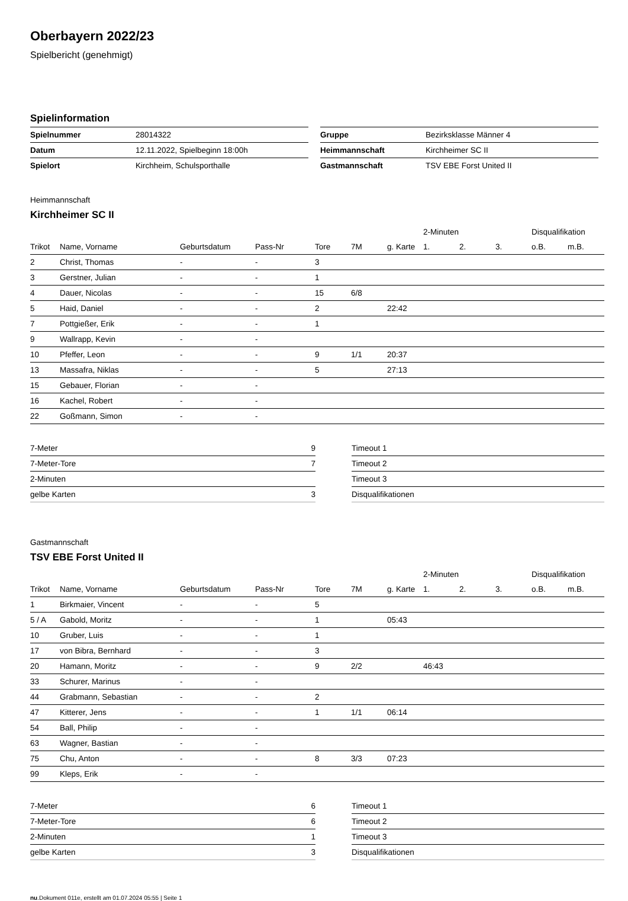Oberbayern 2022/23
Spielbericht (genehmigt)
Spielinformation
| Spielnummer | 28014322 |
| Datum | 12.11.2022, Spielbeginn 18:00h |
| Spielort | Kirchheim, Schulsporthalle |
| Gruppe | Bezirksklasse Männer 4 |
| Heimmannschaft | Kirchheimer SC II |
| Gastmannschaft | TSV EBE Forst United II |
Heimmannschaft
Kirchheimer SC II
| | | | | | | | 2-Minuten | | | Disqualifikation | |
| --- | --- | --- | --- | --- | --- | --- | --- | --- | --- | --- | --- |
| Trikot | Name, Vorname | Geburtsdatum | Pass-Nr | Tore | 7M | g. Karte | 1. | 2. | 3. | o.B. | m.B. |
| 2 | Christ, Thomas | - | - | 3 | | | | | | | |
| 3 | Gerstner, Julian | - | - | 1 | | | | | | | |
| 4 | Dauer, Nicolas | - | - | 15 | 6/8 | | | | | | |
| 5 | Haid, Daniel | - | - | 2 | | 22:42 | | | | | |
| 7 | Pottgießer, Erik | - | - | 1 | | | | | | | |
| 9 | Wallrapp, Kevin | - | - | | | | | | | | |
| 10 | Pfeffer, Leon | - | - | 9 | 1/1 | 20:37 | | | | | |
| 13 | Massafra, Niklas | - | - | 5 | | 27:13 | | | | | |
| 15 | Gebauer, Florian | - | - | | | | | | | | |
| 16 | Kachel, Robert | - | - | | | | | | | | |
| 22 | Goßmann, Simon | - | - | | | | | | | | |
| 7-Meter | 9 |
| 7-Meter-Tore | 7 |
| 2-Minuten | |
| gelbe Karten | 3 |
| Timeout 1 |
| Timeout 2 |
| Timeout 3 |
| Disqualifikationen |
Gastmannschaft
TSV EBE Forst United II
| | | | | | | | 2-Minuten | | | Disqualifikation | |
| --- | --- | --- | --- | --- | --- | --- | --- | --- | --- | --- | --- |
| Trikot | Name, Vorname | Geburtsdatum | Pass-Nr | Tore | 7M | g. Karte | 1. | 2. | 3. | o.B. | m.B. |
| 1 | Birkmaier, Vincent | - | - | 5 | | | | | | | |
| 5 / A | Gabold, Moritz | - | - | 1 | | 05:43 | | | | | |
| 10 | Gruber, Luis | - | - | 1 | | | | | | | |
| 17 | von Bibra, Bernhard | - | - | 3 | | | | | | | |
| 20 | Hamann, Moritz | - | - | 9 | 2/2 | | 46:43 | | | | |
| 33 | Schurer, Marinus | - | - | | | | | | | | |
| 44 | Grabmann, Sebastian | - | - | 2 | | | | | | | |
| 47 | Kitterer, Jens | - | - | 1 | 1/1 | 06:14 | | | | | |
| 54 | Ball, Philip | - | - | | | | | | | | |
| 63 | Wagner, Bastian | - | - | | | | | | | | |
| 75 | Chu, Anton | - | - | 8 | 3/3 | 07:23 | | | | | |
| 99 | Kleps, Erik | - | - | | | | | | | | |
| 7-Meter | 6 |
| 7-Meter-Tore | 6 |
| 2-Minuten | 1 |
| gelbe Karten | 3 |
| Timeout 1 |
| Timeout 2 |
| Timeout 3 |
| Disqualifikationen |
nu.Dokument 011e, erstellt am 01.07.2024 05:55 | Seite 1